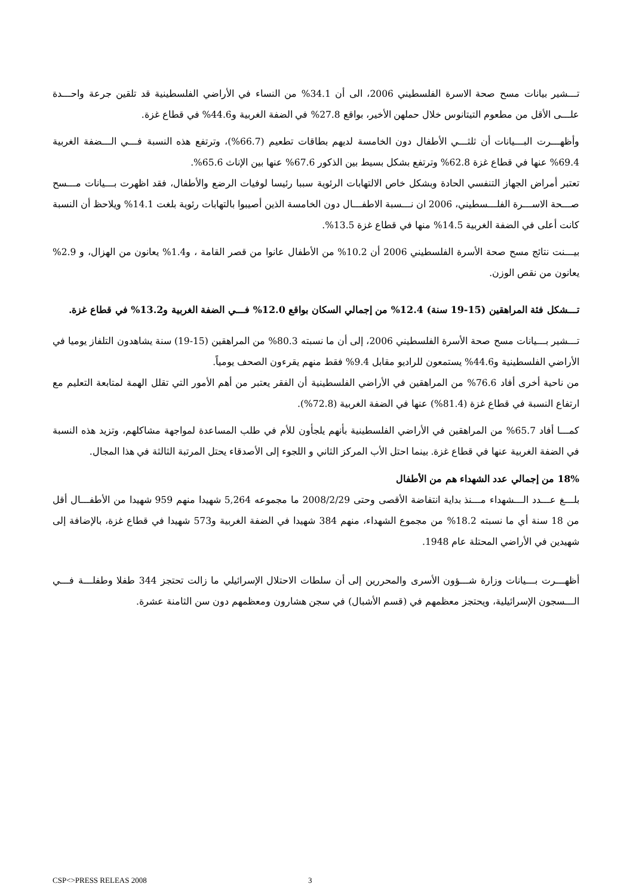تـــشير بيانات مسح صحة الاسرة الفلسطيني 2006، الى أن 34.1% من النساء في الأراضي الفلسطينية قد تلقين جرعة واحـــدة علـــى الأقل من مطعوم التيتانوس خلال حملهن الأخير، بواقع 27.8% في الضفة الغربية و44.6% في قطاع غزة.
وأظهـــرت البـــيانات أن ثلثـــي الأطفال دون الخامسة لديهم بطاقات تطعيم (66.7%)، وترتفع هذه النسبة فـــي الـــضفة الغربية 69.4% عنها في قطاع غزة 62.8% وترتفع بشكل بسيط بين الذكور 67.6% عنها بين الإناث 65.6%.
تعتبر أمراض الجهاز التنفسي الحادة وبشكل خاص الالتهابات الرئوية سببا رئيسا لوفيات الرضع والأطفال، فقد اظهرت بـــيانات مـــسح صـــحة الاســـرة الفلـــسطيني، 2006 ان نـــسبة الاطفـــال دون الخامسة الذين أصيبوا بالتهابات رئوية بلغت 14.1% ويلاحظ أن النسبة كانت أعلى في الضفة الغربية 14.5% منها في قطاع غزة 13.5%.
بيـــنت نتائج مسح صحة الأسرة الفلسطيني 2006 أن 10.2% من الأطفال عانوا من قصر القامة ، و1.4% يعانون من الهزال، و 2.9% يعانون من نقص الوزن.
تـــشكل فئة المراهقين (15-19 سنة) 12.4% من إجمالي السكان بواقع 12.0% فـــي الضفة الغربية و13.2% في قطاع غزة.
تـــشير بـــيانات مسح صحة الأسرة الفلسطيني 2006، إلى أن ما نسبته 80.3% من المراهقين (15-19) سنة يشاهدون التلفاز يوميا في الأراضي الفلسطينية و44.6% يستمعون للراديو مقابل 9.4% فقط منهم يقرءون الصحف يومياً.
من ناحية أخرى أفاد 76.6% من المراهقين في الأراضي الفلسطينية أن الفقر يعتبر من أهم الأمور التي تقلل الهمة لمتابعة التعليم مع ارتفاع النسبة في قطاع غزة (81.4%) عنها في الضفة الغربية (72.8%).
كمـــا أفاد 65.7% من المراهقين في الأراضي الفلسطينية بأنهم يلجأون للأم في طلب المساعدة لمواجهة مشاكلهم، وتزيد هذه النسبة في الضفة الغربية عنها في قطاع غزة. بينما احتل الأب المركز الثاني و اللجوء إلى الأصدقاء يحتل المرتبة الثالثة في هذا المجال.
18% من إجمالي عدد الشهداء هم من الأطفال
بلـــغ عـــدد الـــشهداء مـــنذ بداية انتفاضة الأقصى وحتى 2008/2/29 ما مجموعه 5,264 شهيدا منهم 959 شهيدا من الأطفـــال أقل من 18 سنة أي ما نسبته 18.2% من مجموع الشهداء، منهم 384 شهيدا في الضفة الغربية و573 شهيدا في قطاع غزة، بالإضافة إلى شهيدين في الأراضي المحتلة عام 1948.
أظهـــرت بـــيانات وزارة شـــؤون الأسرى والمحررين إلى أن سلطات الاحتلال الإسرائيلي ما زالت تحتجز 344 طفلا وطفلـــة فـــي الـــسجون الإسرائيلية، ويحتجز معظمهم في (قسم الأشبال) في سجن هشارون ومعظمهم دون سن الثامنة عشرة.
CSP<>PRESS RELEAS 2008 3